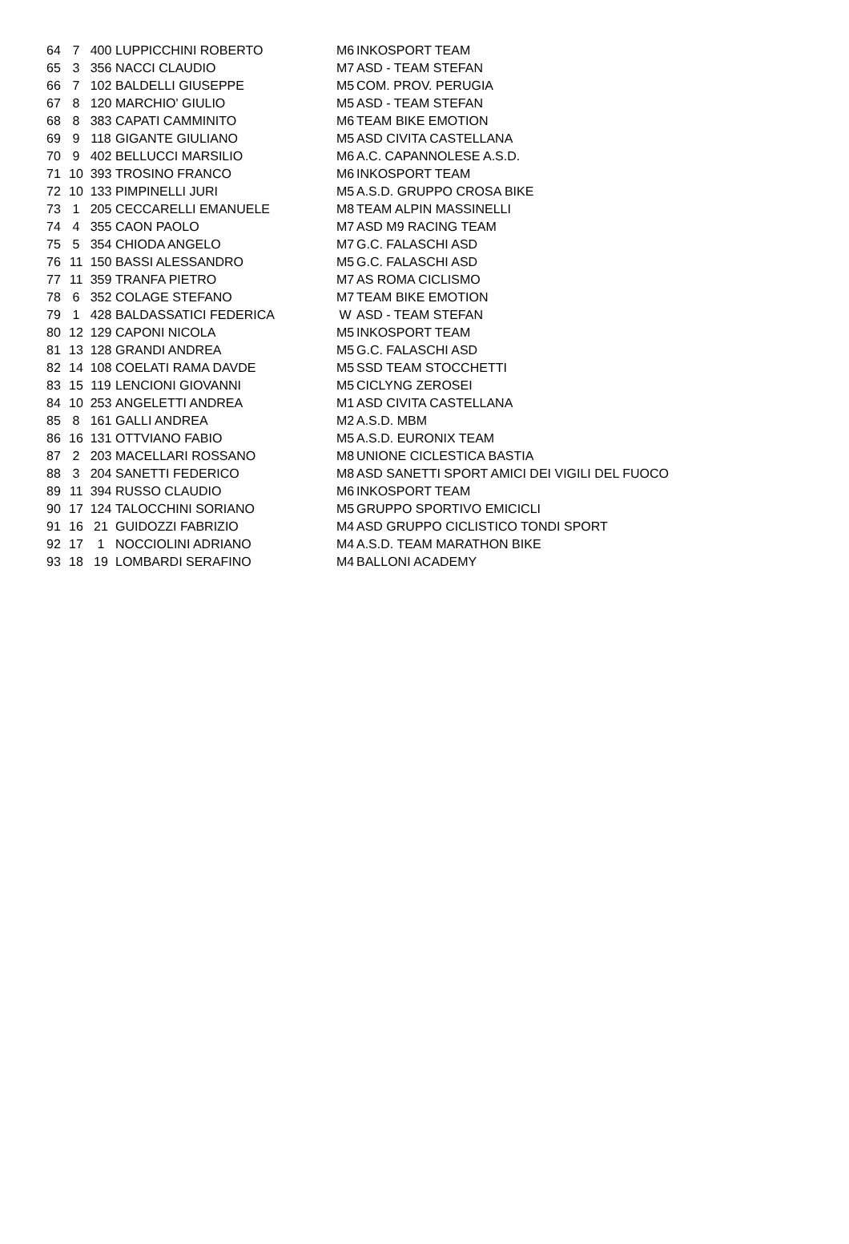| 64 | 7 | 400 | LUPPICCHINI ROBERTO | M6 | INKOSPORT TEAM |
| 65 | 3 | 356 | NACCI CLAUDIO | M7 | ASD - TEAM STEFAN |
| 66 | 7 | 102 | BALDELLI GIUSEPPE | M5 | COM. PROV. PERUGIA |
| 67 | 8 | 120 | MARCHIO' GIULIO | M5 | ASD - TEAM STEFAN |
| 68 | 8 | 383 | CAPATI CAMMINITO | M6 | TEAM BIKE EMOTION |
| 69 | 9 | 118 | GIGANTE GIULIANO | M5 | ASD CIVITA CASTELLANA |
| 70 | 9 | 402 | BELLUCCI MARSILIO | M6 | A.C. CAPANNOLESE A.S.D. |
| 71 | 10 | 393 | TROSINO FRANCO | M6 | INKOSPORT TEAM |
| 72 | 10 | 133 | PIMPINELLI JURI | M5 | A.S.D. GRUPPO CROSA BIKE |
| 73 | 1 | 205 | CECCARELLI EMANUELE | M8 | TEAM ALPIN MASSINELLI |
| 74 | 4 | 355 | CAON PAOLO | M7 | ASD M9 RACING TEAM |
| 75 | 5 | 354 | CHIODA ANGELO | M7 | G.C. FALASCHI ASD |
| 76 | 11 | 150 | BASSI ALESSANDRO | M5 | G.C. FALASCHI ASD |
| 77 | 11 | 359 | TRANFA PIETRO | M7 | AS ROMA CICLISMO |
| 78 | 6 | 352 | COLAGE STEFANO | M7 | TEAM BIKE EMOTION |
| 79 | 1 | 428 | BALDASSATICI FEDERICA | W | ASD - TEAM STEFAN |
| 80 | 12 | 129 | CAPONI NICOLA | M5 | INKOSPORT TEAM |
| 81 | 13 | 128 | GRANDI ANDREA | M5 | G.C. FALASCHI ASD |
| 82 | 14 | 108 | COELATI RAMA DAVDE | M5 | SSD TEAM STOCCHETTI |
| 83 | 15 | 119 | LENCIONI GIOVANNI | M5 | CICLYNG ZEROSEI |
| 84 | 10 | 253 | ANGELETTI ANDREA | M1 | ASD CIVITA CASTELLANA |
| 85 | 8 | 161 | GALLI ANDREA | M2 | A.S.D. MBM |
| 86 | 16 | 131 | OTTVIANO FABIO | M5 | A.S.D. EURONIX TEAM |
| 87 | 2 | 203 | MACELLARI ROSSANO | M8 | UNIONE CICLESTICA BASTIA |
| 88 | 3 | 204 | SANETTI FEDERICO | M8 | ASD SANETTI SPORT AMICI DEI VIGILI DEL FUOCO |
| 89 | 11 | 394 | RUSSO CLAUDIO | M6 | INKOSPORT TEAM |
| 90 | 17 | 124 | TALOCCHINI SORIANO | M5 | GRUPPO SPORTIVO EMICICLI |
| 91 | 16 | 21 | GUIDOZZI FABRIZIO | M4 | ASD GRUPPO CICLISTICO TONDI SPORT |
| 92 | 17 | 1 | NOCCIOLINI ADRIANO | M4 | A.S.D. TEAM MARATHON BIKE |
| 93 | 18 | 19 | LOMBARDI SERAFINO | M4 | BALLONI ACADEMY |